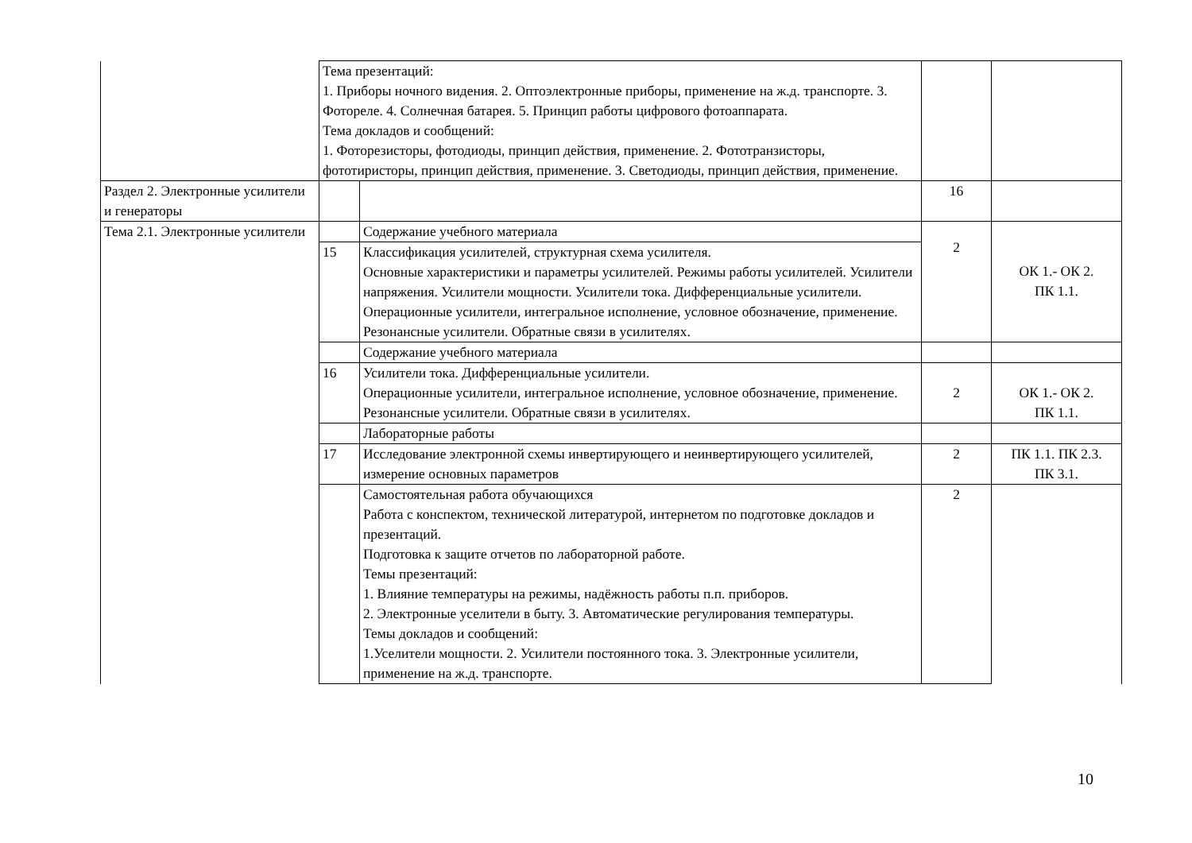| | Тема презентаций: 1. Приборы ночного видения. 2. Оптоэлектронные приборы, применение на ж.д. транспорте. 3. Фотореле. 4. Солнечная батарея. 5. Принцип работы цифрового фотоаппарата. Тема докладов и сообщений: 1. Фоторезисторы, фотодиоды, принцип действия, применение. 2. Фототранзисторы, фототиристоры, принцип действия, применение. 3. Светодиоды, принцип действия, применение. | | | |
| Раздел 2. Электронные усилители и генераторы | | | 16 | |
| Тема 2.1. Электронные усилители | | Содержание учебного материала | 2 | ОК 1.- ОК 2. ПК 1.1. |
| | 15 | Классификация усилителей, структурная схема усилителя. Основные характеристики и параметры усилителей. Режимы работы усилителей. Усилители напряжения. Усилители мощности. Усилители тока. Дифференциальные усилители. Операционные усилители, интегральное исполнение, условное обозначение, применение. Резонансные усилители. Обратные связи в усилителях. | | |
| | | Содержание учебного материала | | |
| | 16 | Усилители тока. Дифференциальные усилители. Операционные усилители, интегральное исполнение, условное обозначение, применение. Резонансные усилители. Обратные связи в усилителях. | 2 | ОК 1.- ОК 2. ПК 1.1. |
| | | Лабораторные работы | | |
| | 17 | Исследование электронной схемы инвертирующего и неинвертирующего усилителей, измерение основных параметров | 2 | ПК 1.1. ПК 2.3. ПК 3.1. |
| | | Самостоятельная работа обучающихся Работа с конспектом, технической литературой, интернетом по подготовке докладов и презентаций. Подготовка к защите отчетов по лабораторной работе. Темы презентаций: 1. Влияние температуры на режимы, надёжность работы п.п. приборов. 2. Электронные уселители в быту. 3. Автоматические регулирования температуры. Темы докладов и сообщений: 1.Уселители мощности. 2. Усилители постоянного тока. 3. Электронные усилители, применение на ж.д. транспорте. | 2 | |
10